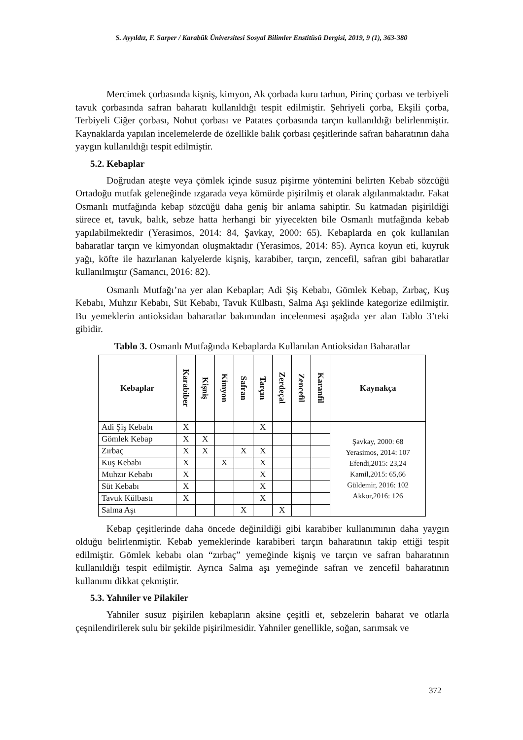S. Ayyıldız, F. Sarper / Karabük Üniversitesi Sosyal Bilimler Enstitüsü Dergisi, 2019, 9 (1), 363-380
Mercimek çorbasında kişniş, kimyon, Ak çorbada kuru tarhun, Pirinç çorbası ve terbiyeli tavuk çorbasında safran baharatı kullanıldığı tespit edilmiştir. Şehriyeli çorba, Ekşili çorba, Terbiyeli Ciğer çorbası, Nohut çorbası ve Patates çorbasında tarçın kullanıldığı belirlenmiştir. Kaynaklarda yapılan incelemelerde de özellikle balık çorbası çeşitlerinde safran baharatının daha yaygın kullanıldığı tespit edilmiştir.
5.2. Kebaplar
Doğrudan ateşte veya çömlek içinde susuz pişirme yöntemini belirten Kebab sözcüğü Ortadoğu mutfak geleneğinde ızgarada veya kömürde pişirilmiş et olarak algılanmaktadır. Fakat Osmanlı mutfağında kebap sözcüğü daha geniş bir anlama sahiptir. Su katmadan pişirildiği sürece et, tavuk, balık, sebze hatta herhangi bir yiyecekten bile Osmanlı mutfağında kebab yapılabilmektedir (Yerasimos, 2014: 84, Şavkay, 2000: 65). Kebaplarda en çok kullanılan baharatlar tarçın ve kimyondan oluşmaktadır (Yerasimos, 2014: 85). Ayrıca koyun eti, kuyruk yağı, köfte ile hazırlanan kalyelerde kişniş, karabiber, tarçın, zencefil, safran gibi baharatlar kullanılmıştır (Samancı, 2016: 82).
Osmanlı Mutfağı’na yer alan Kebaplar; Adi Şiş Kebabı, Gömlek Kebap, Zırbaç, Kuş Kebabı, Muhzır Kebabı, Süt Kebabı, Tavuk Külbastı, Salma Aşı şeklinde kategorize edilmiştir. Bu yemeklerin antioksidan baharatlar bakımından incelenmesi aşağıda yer alan Tablo 3’teki gibidir.
Tablo 3. Osmanlı Mutfağında Kebaplarda Kullanılan Antioksidan Baharatlar
| Kebaplar | Karabiber | Kişniş | Kimyon | Safran | Tarçın | Zerdeçal | Zencefil | Karanfil | Kaynakça |
| --- | --- | --- | --- | --- | --- | --- | --- | --- | --- |
| Adi Şiş Kebabı | X | | | | X | | | | Şavkay, 2000: 68 Yerasimos, 2014: 107 Efendi,2015: 23,24 Kamil,2015: 65,66 Güldemir, 2016: 102 Akkor,2016: 126 |
| Gömlek Kebap | X | X | | | | | | | |
| Zırbaç | X | X | | X | X | | | | |
| Kuş Kebabı | X | | X | | X | | | | |
| Muhzır Kebabı | X | | | | X | | | | |
| Süt Kebabı | X | | | | X | | | | |
| Tavuk Külbastı | X | | | | X | | | | |
| Salma Aşı | | | | X | | X | | | |
Kebap çeşitlerinde daha öncede değinildiği gibi karabiber kullanımının daha yaygın olduğu belirlenmiştir. Kebab yemeklerinde karabiberi tarçın baharatının takip ettiği tespit edilmiştir. Gömlek kebabı olan “zırbaç” yemeğinde kişniş ve tarçın ve safran baharatının kullanıldığı tespit edilmiştir. Ayrıca Salma aşı yemeğinde safran ve zencefil baharatının kullanımı dikkat çekmiştir.
5.3. Yahniler ve Pilakiler
Yahniler susuz pişirilen kebapların aksine çeşitli et, sebzelerin baharat ve otlarla çeşnilendirilerek sulu bir şekilde pişirilmesidir. Yahniler genellikle, soğan, sarımsak ve
372